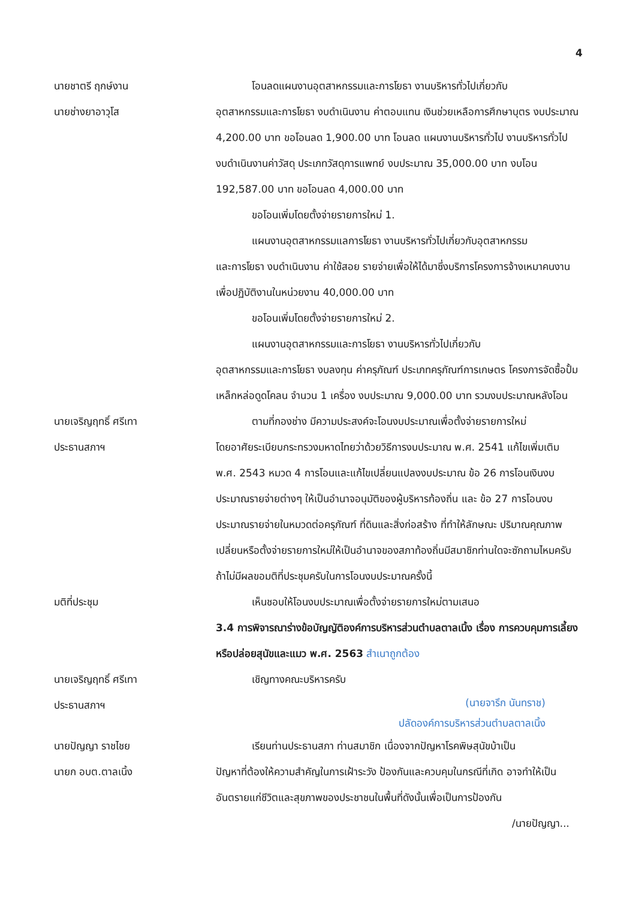4
นายชาตรี ฤกษ์งาน
นายช่างยาอาวุโส
โอนลดแผนงานอุตสาหกรรมและการโยธา งานบริหารทั่วไปเกี่ยวกับ
อุตสาหกรรมและการโยธา งบดำเนินงาน ค่าตอบแทน เงินช่วยเหลือการศึกษาบุตร งบประมาณ 4,200.00 บาท ขอโอนลด 1,900.00 บาท โอนลด แผนงานบริหารทั่วไป งานบริหารทั่วไป งบดำเนินงานค่าวัสดุ ประเภทวัสดุการแพทย์ งบประมาณ 35,000.00 บาท งบโอน 192,587.00 บาท ขอโอนลด 4,000.00 บาท
ขอโอนเพิ่มโดยตั้งจ่ายรายการใหม่ 1.
แผนงานอุตสาหกรรมแลการโยธา งานบริหารทั่วไปเกี่ยวกับอุตสาหกรรม
และการโยธา งบดำเนินงาน ค่าใช้สอย รายจ่ายเพื่อให้ได้มาซึ่งบริการโครงการจ้างเหมาคนงานเพื่อปฏิบัติงานในหน่วยงาน 40,000.00 บาท
ขอโอนเพิ่มโดยตั้งจ่ายรายการใหม่ 2.
แผนงานอุตสาหกรรมและการโยธา งานบริหารทั่วไปเกี่ยวกับ
อุตสาหกรรมและการโยธา งบลงทุน ค่าครุภัณฑ์ ประเภทครุภัณฑ์การเกษตร โครงการจัดซื้อปั้มเหล็กหล่อดูดโคลน จำนวน 1 เครื่อง งบประมาณ 9,000.00 บาท รวมงบประมาณหลังโอน
นายเจริญฤทธิ์ ศรีเทา
ประธานสภาฯ
ตามที่กองช่าง มีความประสงค์จะโอนงบประมาณเพื่อตั้งจ่ายรายการใหม่
โดยอาศัยระเบียบกระทรวงมหาดไทยว่าด้วยวิธีการงบประมาณ พ.ศ. 2541 แก้ไขเพิ่มเติม พ.ศ. 2543 หมวด 4 การโอนและแก้ไขเปลี่ยนแปลงงบประมาณ ข้อ 26 การโอนเงินงบประมาณรายจ่ายต่างๆ ให้เป็นอำนาจอนุมัติของผู้บริหารท้องถิ่น และ ข้อ 27 การโอนงบประมาณรายจ่ายในหมวดต่อครุภัณฑ์ ที่ดินและสิ่งก่อสร้าง ที่ทำให้ลักษณะ ปริมาณคุณภาพเปลี่ยนหรือตั้งจ่ายรายการใหม่ให้เป็นอำนาจของสภาท้องถิ่นมีสมาชิกท่านใดจะซักถามไหมครับ ถ้าไม่มีผลขอมติที่ประชุมครับในการโอนงบประมาณครั้งนี้
มติที่ประชุม เห็นชอบให้โอนงบประมาณเพื่อตั้งจ่ายรายการใหม่ตามเสนอ
3.4 การพิจารณาร่างข้อบัญญัติองค์การบริหารส่วนตำบลตาลเนิ้ง เรื่อง การควบคุมการเลี้ยงหรือปล่อยสุนัขและแมว พ.ศ. 2563 สำเนาถูกต้อง
นายเจริญฤทธิ์ ศรีเทา
ประธานสภาฯ
เชิญทางคณะบริหารครับ
(นายจารึก นันทราช)
ปลัดองค์การบริหารส่วนตำบลตาลเนิ้ง
นายปัญญา ราชไชย
นายก อบต.ตาลเนิ้ง
เรียนท่านประธานสภา ท่านสมาชิก เนื่องจากปัญหาโรคพิษสุนัขบ้าเป็น
ปัญหาที่ต้องให้ความสำคัญในการเฝ้าระวัง ป้องกันและควบคุมในกรณีที่เกิด อาจทำให้เป็นอันตรายแก่ชีวิตและสุขภาพของประชาชนในพื้นที่ดังนั้นเพื่อเป็นการป้องกัน
/นายปัญญา...